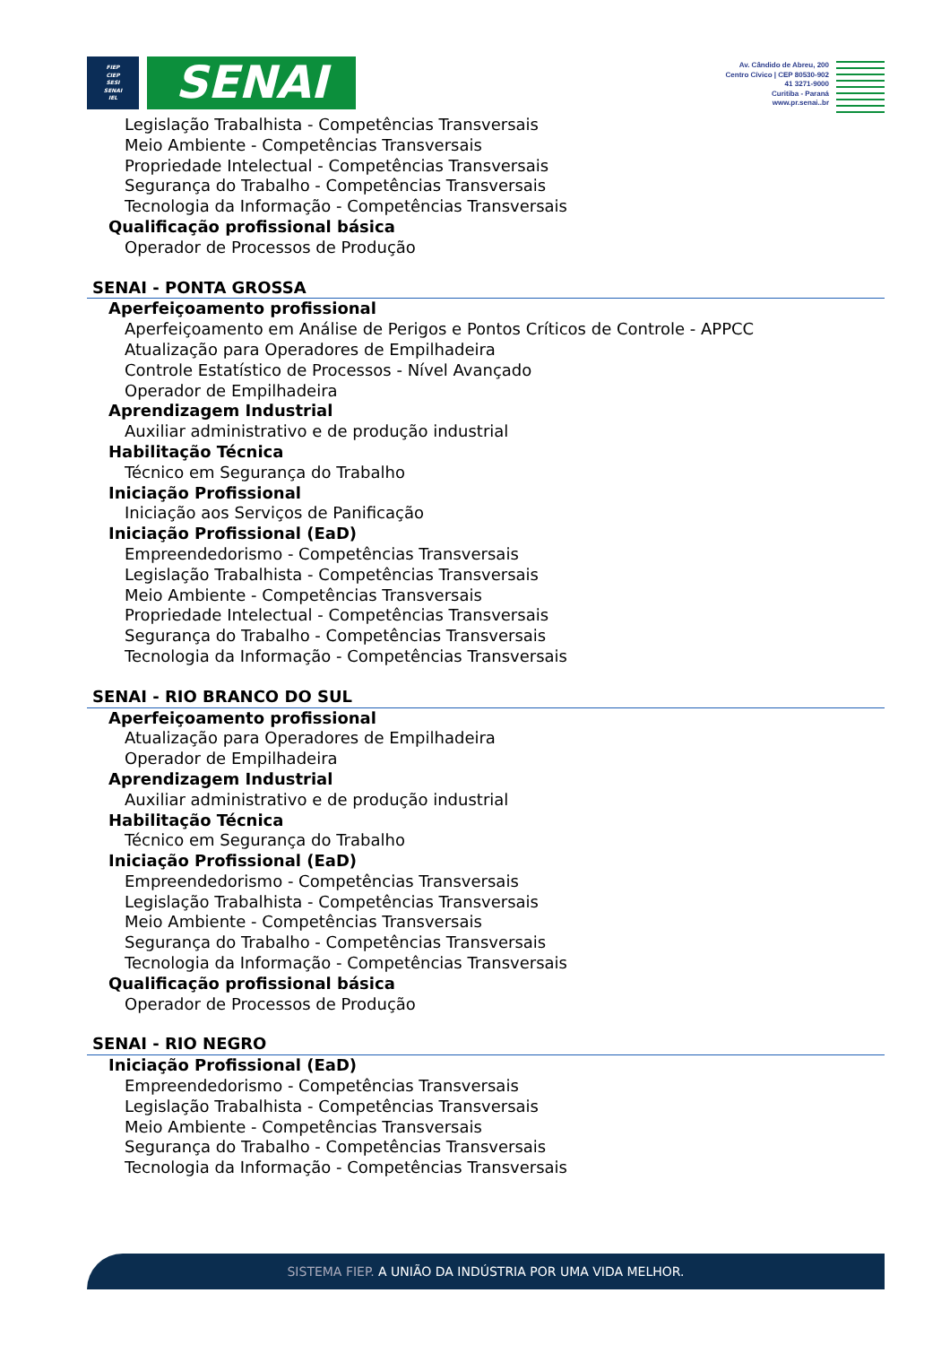FIEP
CIEP
SESI
SENAI
IEL
SENAI
Av. Cândido de Abreu, 200
Centro Cívico | CEP 80530-902
41 3271-9000
Curitiba - Paraná
www.pr.senai..br
Legislação Trabalhista - Competências Transversais
Meio Ambiente - Competências Transversais
Propriedade Intelectual - Competências Transversais
Segurança do Trabalho - Competências Transversais
Tecnologia da Informação - Competências Transversais
Qualificação profissional básica
Operador de Processos de Produção
SENAI - PONTA GROSSA
Aperfeiçoamento profissional
Aperfeiçoamento em Análise de Perigos e Pontos Críticos de Controle - APPCC
Atualização para Operadores de Empilhadeira
Controle Estatístico de Processos - Nível Avançado
Operador de Empilhadeira
Aprendizagem Industrial
Auxiliar administrativo e de produção industrial
Habilitação Técnica
Técnico em Segurança do Trabalho
Iniciação Profissional
Iniciação aos Serviços de Panificação
Iniciação Profissional (EaD)
Empreendedorismo - Competências Transversais
Legislação Trabalhista - Competências Transversais
Meio Ambiente - Competências Transversais
Propriedade Intelectual - Competências Transversais
Segurança do Trabalho - Competências Transversais
Tecnologia da Informação - Competências Transversais
SENAI - RIO BRANCO DO SUL
Aperfeiçoamento profissional
Atualização para Operadores de Empilhadeira
Operador de Empilhadeira
Aprendizagem Industrial
Auxiliar administrativo e de produção industrial
Habilitação Técnica
Técnico em Segurança do Trabalho
Iniciação Profissional (EaD)
Empreendedorismo - Competências Transversais
Legislação Trabalhista - Competências Transversais
Meio Ambiente - Competências Transversais
Segurança do Trabalho - Competências Transversais
Tecnologia da Informação - Competências Transversais
Qualificação profissional básica
Operador de Processos de Produção
SENAI - RIO NEGRO
Iniciação Profissional (EaD)
Empreendedorismo - Competências Transversais
Legislação Trabalhista - Competências Transversais
Meio Ambiente - Competências Transversais
Segurança do Trabalho - Competências Transversais
Tecnologia da Informação - Competências Transversais
SISTEMA FIEP. A UNIÃO DA INDÚSTRIA POR UMA VIDA MELHOR.